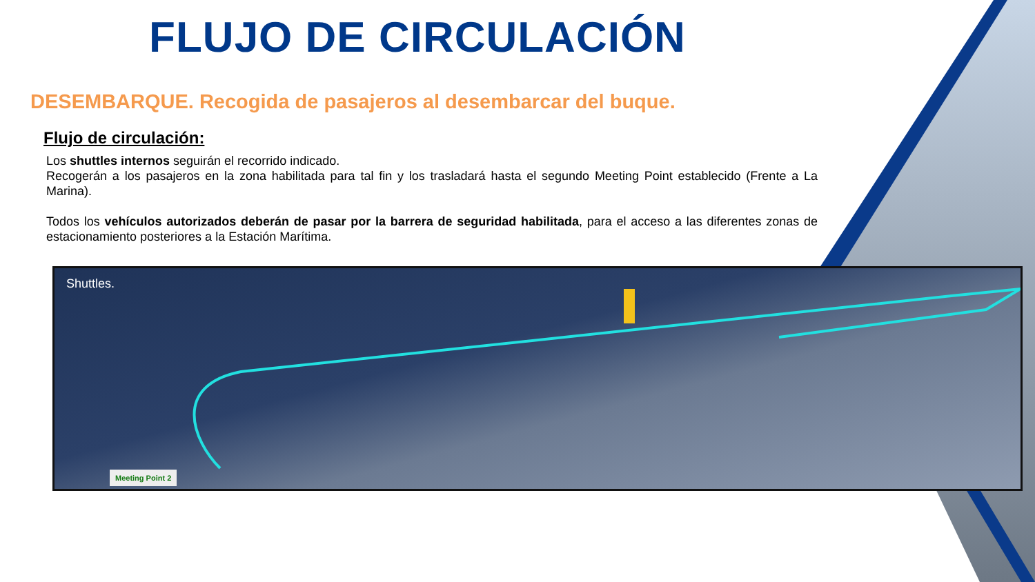FLUJO DE CIRCULACIÓN
DESEMBARQUE. Recogida de pasajeros al desembarcar del buque.
Flujo de circulación:
Los shuttles internos seguirán el recorrido indicado.
Recogerán a los pasajeros en la zona habilitada para tal fin y los trasladará hasta el segundo Meeting Point establecido (Frente a La Marina).
Todos los vehículos autorizados deberán de pasar por la barrera de seguridad habilitada, para el acceso a las diferentes zonas de estacionamiento posteriores a la Estación Marítima.
Shuttles.
Meeting Point 2